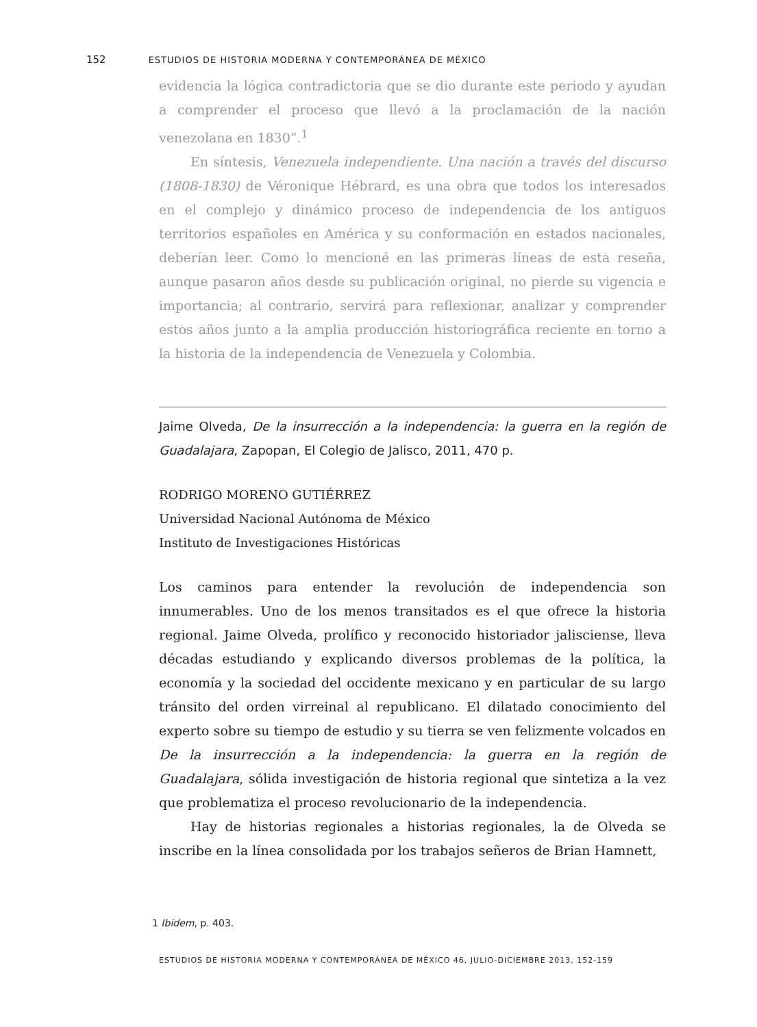152 ESTUDIOS DE HISTORIA MODERNA Y CONTEMPORÁNEA DE MÉXICO
evidencia la lógica contradictoria que se dio durante este periodo y ayudan a comprender el proceso que llevó a la proclamación de la nación venezolana en 1830”.<sup>1</sup>
En síntesis, Venezuela independiente. Una nación a través del discurso (1808-1830) de Véronique Hébrard, es una obra que todos los interesados en el complejo y dinámico proceso de independencia de los antiguos territorios españoles en América y su conformación en estados nacionales, deberían leer. Como lo mencioné en las primeras líneas de esta reseña, aunque pasaron años desde su publicación original, no pierde su vigencia e importancia; al contrario, servirá para reflexionar, analizar y comprender estos años junto a la amplia producción historiográfica reciente en torno a la historia de la independencia de Venezuela y Colombia.
Jaime Olveda, De la insurrección a la independencia: la guerra en la región de Guadalajara, Zapopan, El Colegio de Jalisco, 2011, 470 p.
RODRIGO MORENO GUTIÉRREZ
Universidad Nacional Autónoma de México
Instituto de Investigaciones Históricas
Los caminos para entender la revolución de independencia son innumerables. Uno de los menos transitados es el que ofrece la historia regional. Jaime Olveda, prolífico y reconocido historiador jalisciense, lleva décadas estudiando y explicando diversos problemas de la política, la economía y la sociedad del occidente mexicano y en particular de su largo tránsito del orden virreinal al republicano. El dilatado conocimiento del experto sobre su tiempo de estudio y su tierra se ven felizmente volcados en De la insurrección a la independencia: la guerra en la región de Guadalajara, sólida investigación de historia regional que sintetiza a la vez que problematiza el proceso revolucionario de la independencia.
Hay de historias regionales a historias regionales, la de Olveda se inscribe en la línea consolidada por los trabajos señeros de Brian Hamnett,
1 Ibidem, p. 403.
ESTUDIOS DE HISTORIA MODERNA Y CONTEMPORÁNEA DE MÉXICO 46, JULIO-DICIEMBRE 2013, 152-159